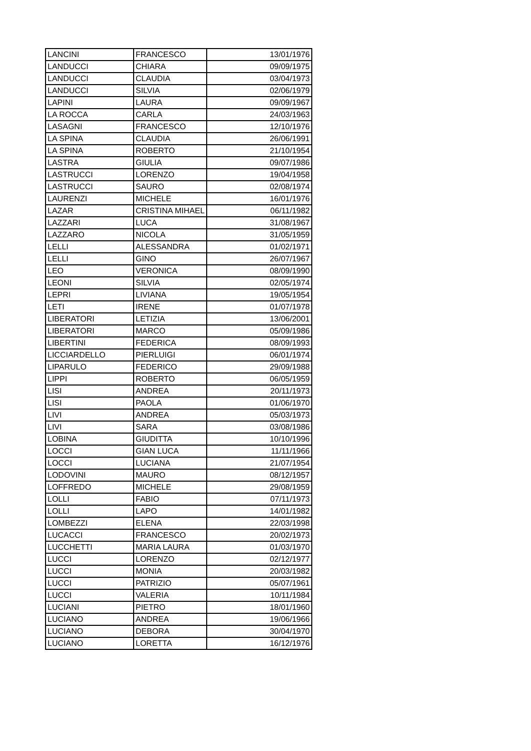| LANCINI | FRANCESCO | 13/01/1976 |
| LANDUCCI | CHIARA | 09/09/1975 |
| LANDUCCI | CLAUDIA | 03/04/1973 |
| LANDUCCI | SILVIA | 02/06/1979 |
| LAPINI | LAURA | 09/09/1967 |
| LA ROCCA | CARLA | 24/03/1963 |
| LASAGNI | FRANCESCO | 12/10/1976 |
| LA SPINA | CLAUDIA | 26/06/1991 |
| LA SPINA | ROBERTO | 21/10/1954 |
| LASTRA | GIULIA | 09/07/1986 |
| LASTRUCCI | LORENZO | 19/04/1958 |
| LASTRUCCI | SAURO | 02/08/1974 |
| LAURENZI | MICHELE | 16/01/1976 |
| LAZAR | CRISTINA MIHAEL | 06/11/1982 |
| LAZZARI | LUCA | 31/08/1967 |
| LAZZARO | NICOLA | 31/05/1959 |
| LELLI | ALESSANDRA | 01/02/1971 |
| LELLI | GINO | 26/07/1967 |
| LEO | VERONICA | 08/09/1990 |
| LEONI | SILVIA | 02/05/1974 |
| LEPRI | LIVIANA | 19/05/1954 |
| LETI | IRENE | 01/07/1978 |
| LIBERATORI | LETIZIA | 13/06/2001 |
| LIBERATORI | MARCO | 05/09/1986 |
| LIBERTINI | FEDERICA | 08/09/1993 |
| LICCIARDELLO | PIERLUIGI | 06/01/1974 |
| LIPARULO | FEDERICO | 29/09/1988 |
| LIPPI | ROBERTO | 06/05/1959 |
| LISI | ANDREA | 20/11/1973 |
| LISI | PAOLA | 01/06/1970 |
| LIVI | ANDREA | 05/03/1973 |
| LIVI | SARA | 03/08/1986 |
| LOBINA | GIUDITTA | 10/10/1996 |
| LOCCI | GIAN LUCA | 11/11/1966 |
| LOCCI | LUCIANA | 21/07/1954 |
| LODOVINI | MAURO | 08/12/1957 |
| LOFFREDO | MICHELE | 29/08/1959 |
| LOLLI | FABIO | 07/11/1973 |
| LOLLI | LAPO | 14/01/1982 |
| LOMBEZZI | ELENA | 22/03/1998 |
| LUCACCI | FRANCESCO | 20/02/1973 |
| LUCCHETTI | MARIA LAURA | 01/03/1970 |
| LUCCI | LORENZO | 02/12/1977 |
| LUCCI | MONIA | 20/03/1982 |
| LUCCI | PATRIZIO | 05/07/1961 |
| LUCCI | VALERIA | 10/11/1984 |
| LUCIANI | PIETRO | 18/01/1960 |
| LUCIANO | ANDREA | 19/06/1966 |
| LUCIANO | DEBORA | 30/04/1970 |
| LUCIANO | LORETTA | 16/12/1976 |